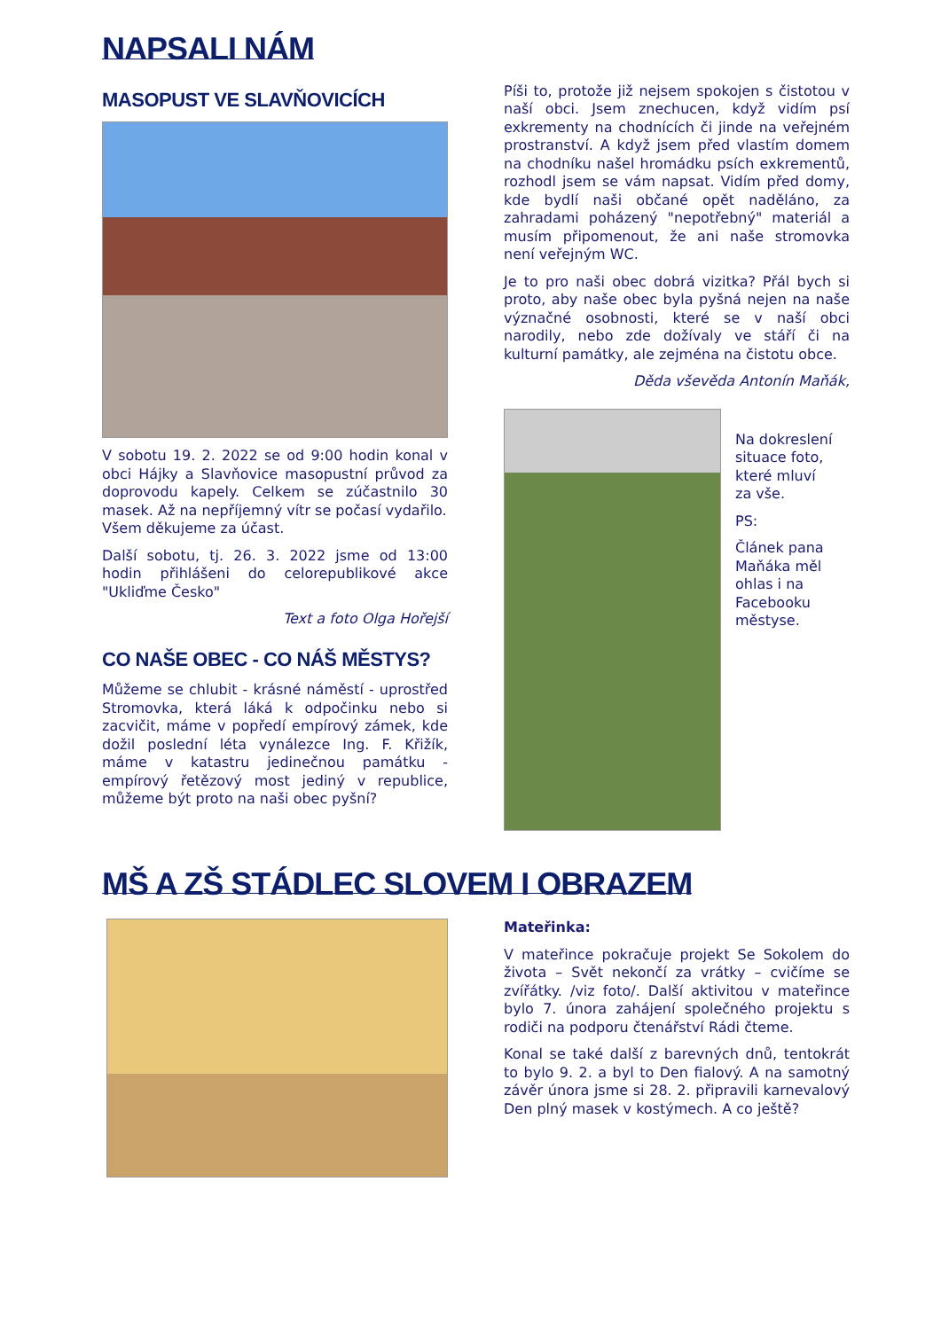NAPSALI NÁM
MASOPUST VE SLAVŇOVICÍCH
V sobotu 19. 2. 2022 se od 9:00 hodin konal v obci Hájky a Slavňovice masopustní průvod za doprovodu kapely. Celkem se zúčastnilo 30 masek. Až na nepříjemný vítr se počasí vydařilo.
Všem děkujeme za účast.
Další sobotu, tj. 26. 3. 2022 jsme od 13:00 hodin přihlášeni do celorepublikové akce "Ukliďme Česko"
Text a foto Olga Hořejší
CO NAŠE OBEC - CO NÁŠ MĚSTYS?
Můžeme se chlubit - krásné náměstí - uprostřed Stromovka, která láká k odpočinku nebo si zacvičit, máme v popředí empírový zámek, kde dožil poslední léta vynálezce Ing. F. Křižík, máme v katastru jedinečnou památku - empírový řetězový most jediný v republice, můžeme být proto na naši obec pyšní?
Píši to, protože již nejsem spokojen s čistotou v naší obci. Jsem znechucen, když vidím psí exkrementy na chodnících či jinde na veřejném prostranství. A když jsem před vlastím domem na chodníku našel hromádku psích exkrementů, rozhodl jsem se vám napsat. Vidím před domy, kde bydlí naši občané opět naděláno, za zahradami poházený "nepotřebný" materiál a musím připomenout, že ani naše stromovka není veřejným WC.
Je to pro naši obec dobrá vizitka? Přál bych si proto, aby naše obec byla pyšná nejen na naše význačné osobnosti, které se v naší obci narodily, nebo zde dožívaly ve stáří či na kulturní památky, ale zejména na čistotu obce.
Děda vševěda Antonín Maňák,
Na dokreslení situace foto, které mluví za vše.
PS:
Článek pana Maňáka měl ohlas i na Facebooku městyse.
MŠ A ZŠ STÁDLEC SLOVEM I OBRAZEM
Mateřinka:
V mateřince pokračuje projekt Se Sokolem do života – Svět nekončí za vrátky – cvičíme se zvířátky. /viz foto/. Další aktivitou v mateřince bylo 7. února zahájení společného projektu s rodiči na podporu čtenářství Rádi čteme.
Konal se také další z barevných dnů, tentokrát to bylo 9. 2. a byl to Den fialový. A na samotný závěr února jsme si 28. 2. připravili karnevalový Den plný masek v kostýmech. A co ještě?